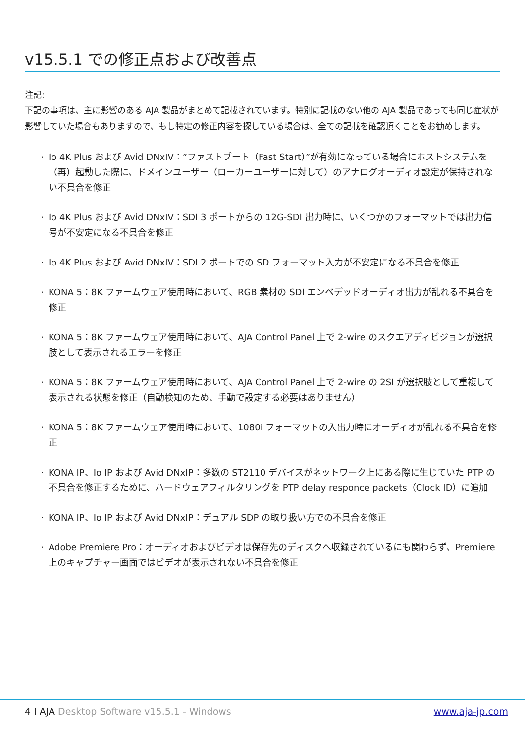v15.5.1 での修正点および改善点
注記:
下記の事項は、主に影響のある AJA 製品がまとめて記載されています。特別に記載のない他の AJA 製品であっても同じ症状が影響していた場合もありますので、もし特定の修正内容を探している場合は、全ての記載を確認頂くことをお勧めします。
· Io 4K Plus および Avid DNxIV：”ファストブート（Fast Start）”が有効になっている場合にホストシステムを（再）起動した際に、ドメインユーザー（ローカーユーザーに対して）のアナログオーディオ設定が保持されない不具合を修正
· Io 4K Plus および Avid DNxIV：SDI 3 ポートからの 12G-SDI 出力時に、いくつかのフォーマットでは出力信号が不安定になる不具合を修正
· Io 4K Plus および Avid DNxIV：SDI 2 ポートでの SD フォーマット入力が不安定になる不具合を修正
· KONA 5：8K ファームウェア使用時において、RGB 素材の SDI エンベデッドオーディオ出力が乱れる不具合を修正
· KONA 5：8K ファームウェア使用時において、AJA Control Panel 上で 2-wire のスクエアディビジョンが選択肢として表示されるエラーを修正
· KONA 5：8K ファームウェア使用時において、AJA Control Panel 上で 2-wire の 2SI が選択肢として重複して表示される状態を修正（自動検知のため、手動で設定する必要はありません）
· KONA 5：8K ファームウェア使用時において、1080i フォーマットの入出力時にオーディオが乱れる不具合を修正
· KONA IP、Io IP および Avid DNxIP：多数の ST2110 デバイスがネットワーク上にある際に生じていた PTP の不具合を修正するために、ハードウェアフィルタリングを PTP delay responce packets（Clock ID）に追加
· KONA IP、Io IP および Avid DNxIP：デュアル SDP の取り扱い方での不具合を修正
· Adobe Premiere Pro：オーディオおよびビデオは保存先のディスクへ収録されているにも関わらず、Premiere 上のキャプチャー画面ではビデオが表示されない不具合を修正
4 I AJA Desktop Software v15.5.1 - Windows
www.aja-jp.com